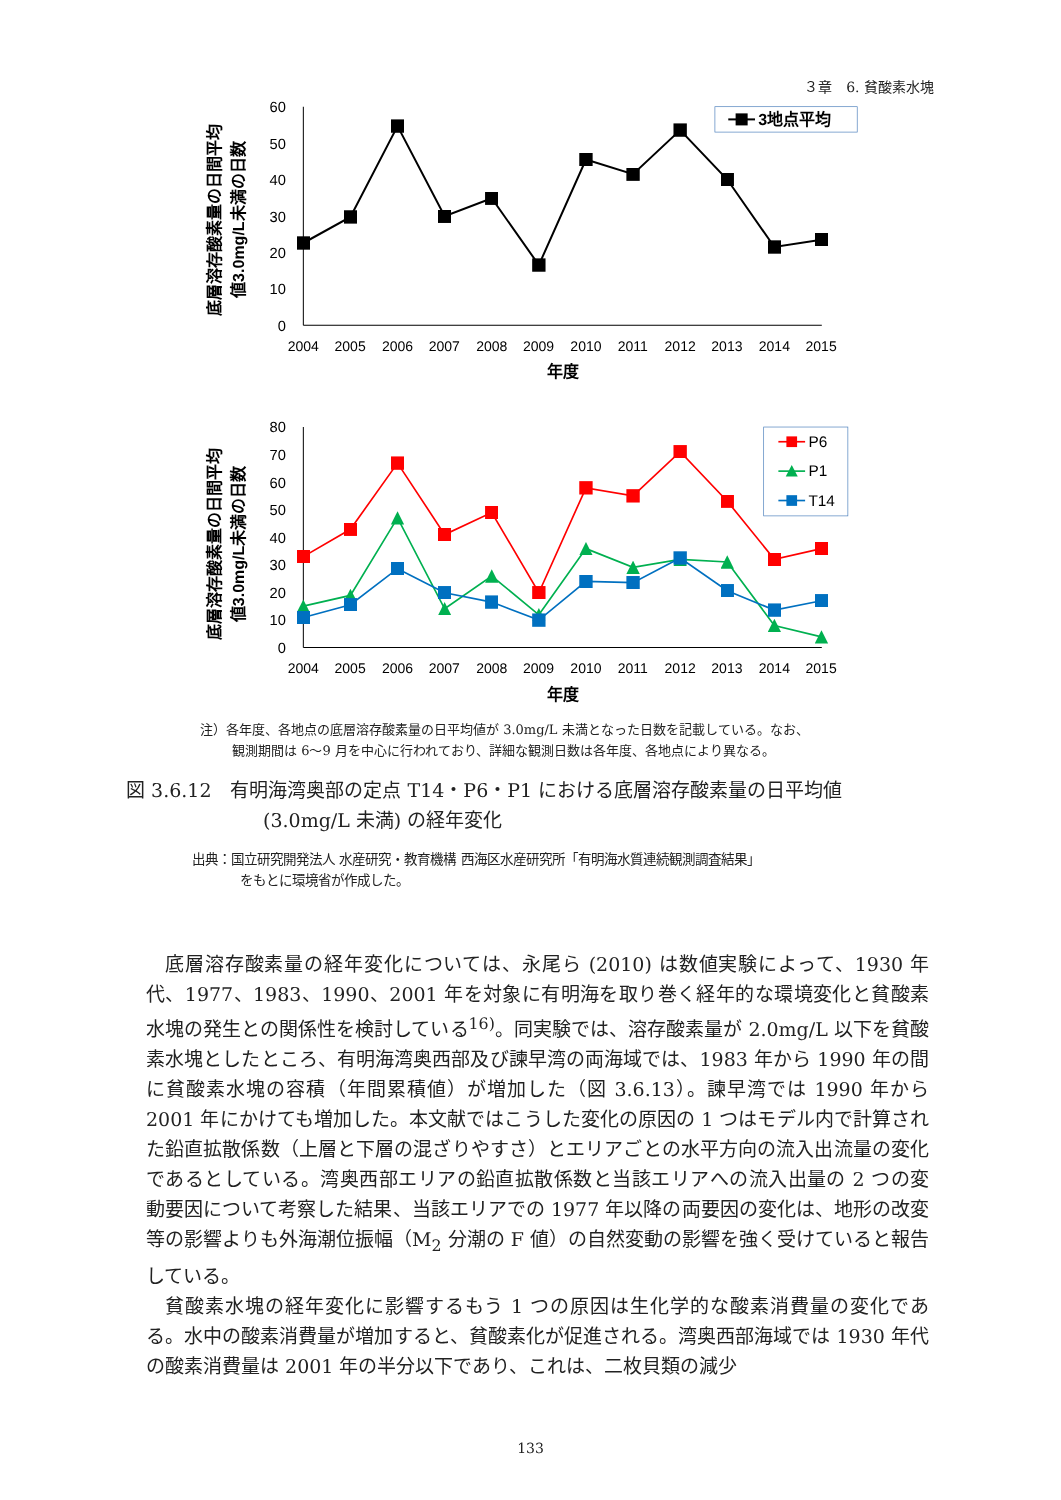３章　6. 貧酸素水塊
0
10
20
30
40
50
60
2004
2005
2006
2007
2008
2009
2010
2011
2012
2013
2014
2015
年度
底層溶存酸素量の日間平均
値3.0mg/L未満の日数
3地点平均
0
10
20
30
40
50
60
70
80
2004
2005
2006
2007
2008
2009
2010
2011
2012
2013
2014
2015
年度
底層溶存酸素量の日間平均
値3.0mg/L未満の日数
P6
P1
T14
注）各年度、各地点の底層溶存酸素量の日平均値が 3.0mg/L 未満となった日数を記載している。なお、
観測期間は 6～9 月を中心に行われており、詳細な観測日数は各年度、各地点により異なる。
図 3.6.12　有明海湾奥部の定点 T14・P6・P1 における底層溶存酸素量の日平均値
(3.0mg/L 未満) の経年変化
出典：国立研究開発法人 水産研究・教育機構 西海区水産研究所「有明海水質連続観測調査結果」
をもとに環境省が作成した。
底層溶存酸素量の経年変化については、永尾ら (2010) は数値実験によって、1930 年代、1977、1983、1990、2001 年を対象に有明海を取り巻く経年的な環境変化と貧酸素水塊の発生との関係性を検討している<sup>16)</sup>。同実験では、溶存酸素量が 2.0mg/L 以下を貧酸素水塊としたところ、有明海湾奥西部及び諫早湾の両海域では、1983 年から 1990 年の間に貧酸素水塊の容積（年間累積値）が増加した（図 3.6.13）。諫早湾では 1990 年から 2001 年にかけても増加した。本文献ではこうした変化の原因の 1 つはモデル内で計算された鉛直拡散係数（上層と下層の混ざりやすさ）とエリアごとの水平方向の流入出流量の変化であるとしている。湾奥西部エリアの鉛直拡散係数と当該エリアへの流入出量の 2 つの変動要因について考察した結果、当該エリアでの 1977 年以降の両要因の変化は、地形の改変等の影響よりも外海潮位振幅（M<sub>2</sub> 分潮の F 値）の自然変動の影響を強く受けていると報告している。
貧酸素水塊の経年変化に影響するもう 1 つの原因は生化学的な酸素消費量の変化である。水中の酸素消費量が増加すると、貧酸素化が促進される。湾奥西部海域では 1930 年代の酸素消費量は 2001 年の半分以下であり、これは、二枚貝類の減少
133